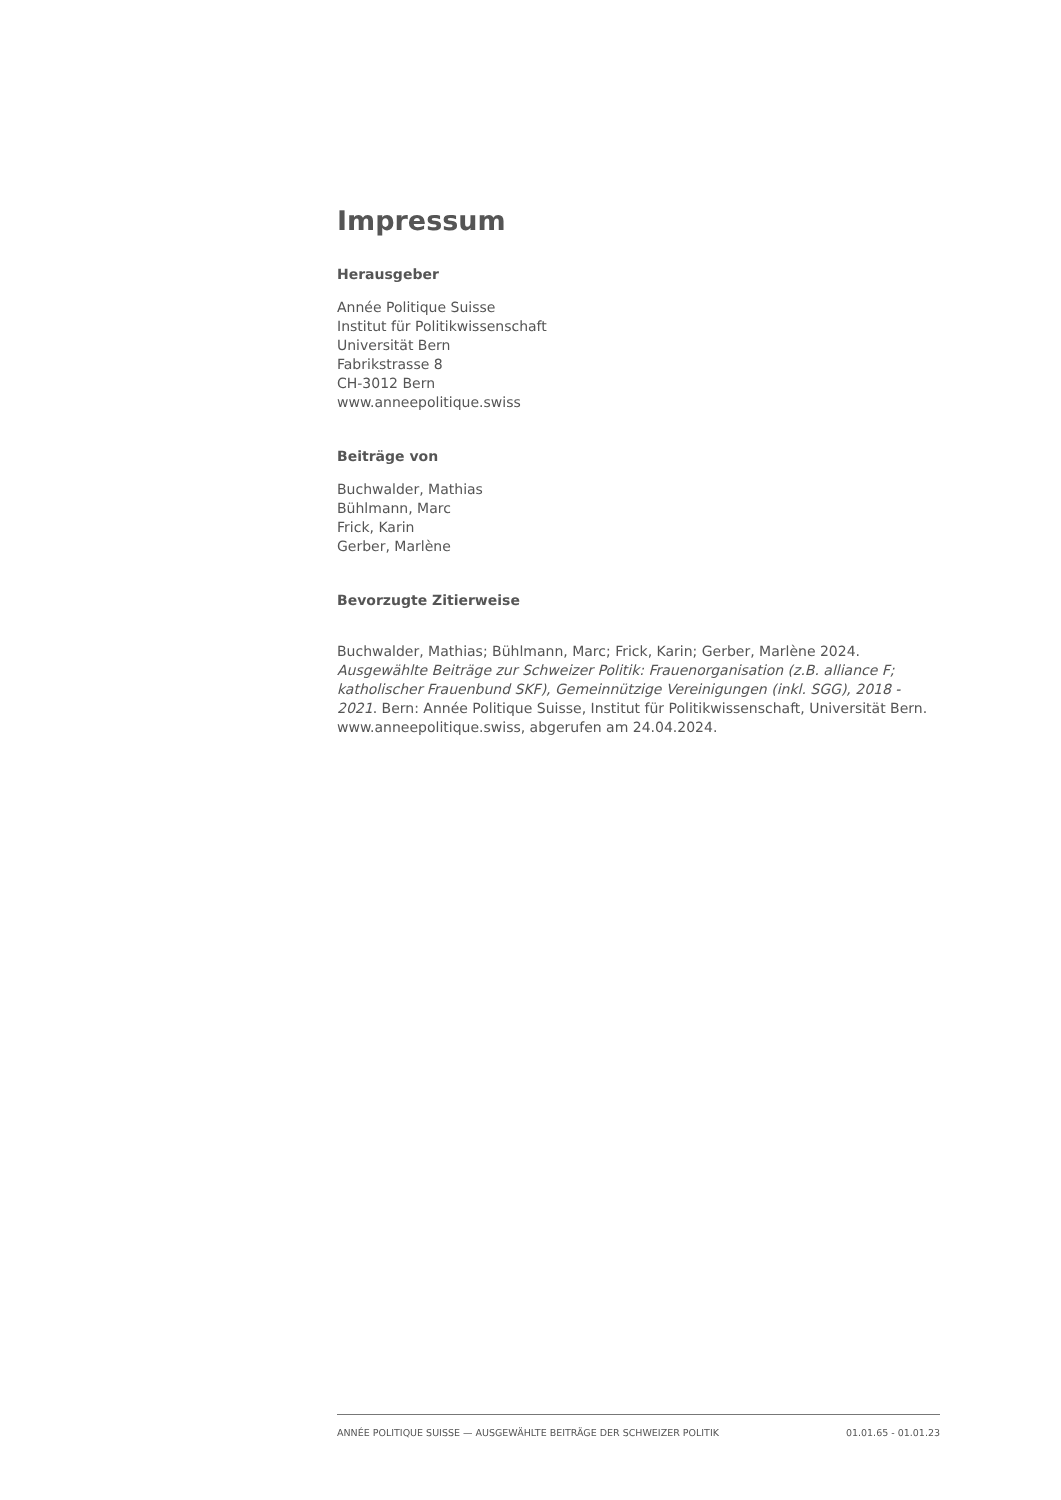Impressum
Herausgeber
Année Politique Suisse
Institut für Politikwissenschaft
Universität Bern
Fabrikstrasse 8
CH-3012 Bern
www.anneepolitique.swiss
Beiträge von
Buchwalder, Mathias
Bühlmann, Marc
Frick, Karin
Gerber, Marlène
Bevorzugte Zitierweise
Buchwalder, Mathias; Bühlmann, Marc; Frick, Karin; Gerber, Marlène 2024. Ausgewählte Beiträge zur Schweizer Politik: Frauenorganisation (z.B. alliance F; katholischer Frauenbund SKF), Gemeinnützige Vereinigungen (inkl. SGG), 2018 - 2021. Bern: Année Politique Suisse, Institut für Politikwissenschaft, Universität Bern. www.anneepolitique.swiss, abgerufen am 24.04.2024.
ANNÉE POLITIQUE SUISSE — AUSGEWÄHLTE BEITRÄGE DER SCHWEIZER POLITIK 01.01.65 - 01.01.23